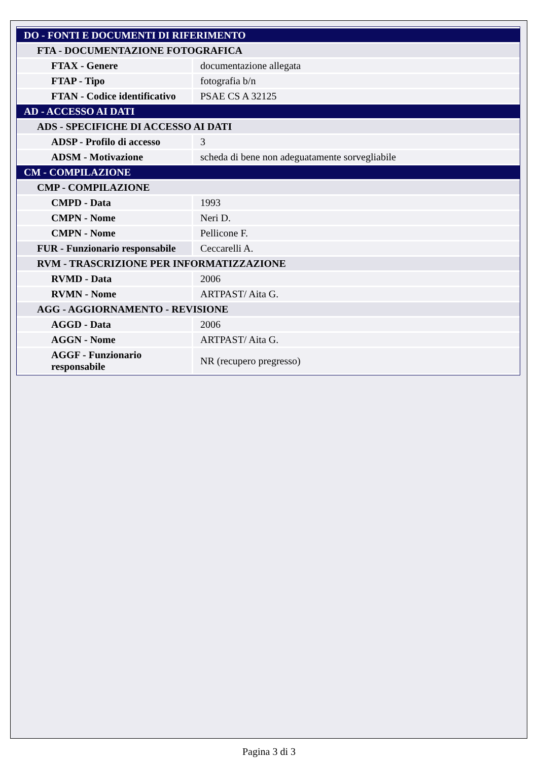| DO - FONTI E DOCUMENTI DI RIFERIMENTO | |
| FTA - DOCUMENTAZIONE FOTOGRAFICA | |
| FTAX - Genere | documentazione allegata |
| FTAP - Tipo | fotografia b/n |
| FTAN - Codice identificativo | PSAE CS A 32125 |
| AD - ACCESSO AI DATI | |
| ADS - SPECIFICHE DI ACCESSO AI DATI | |
| ADSP - Profilo di accesso | 3 |
| ADSM - Motivazione | scheda di bene non adeguatamente sorvegliabile |
| CM - COMPILAZIONE | |
| CMP - COMPILAZIONE | |
| CMPD - Data | 1993 |
| CMPN - Nome | Neri D. |
| CMPN - Nome | Pellicone F. |
| FUR - Funzionario responsabile | Ceccarelli A. |
| RVM - TRASCRIZIONE PER INFORMATIZZAZIONE | |
| RVMD - Data | 2006 |
| RVMN - Nome | ARTPAST/ Aita G. |
| AGG - AGGIORNAMENTO - REVISIONE | |
| AGGD - Data | 2006 |
| AGGN - Nome | ARTPAST/ Aita G. |
| AGGF - Funzionario responsabile | NR (recupero pregresso) |
Pagina 3 di 3